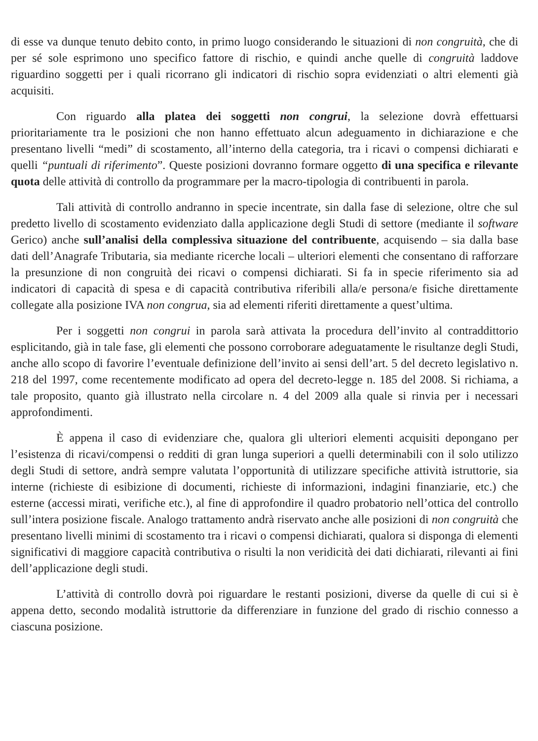di esse va dunque tenuto debito conto, in primo luogo considerando le situazioni di non congruità, che di per sé sole esprimono uno specifico fattore di rischio, e quindi anche quelle di congruità laddove riguardino soggetti per i quali ricorrano gli indicatori di rischio sopra evidenziati o altri elementi già acquisiti.
Con riguardo alla platea dei soggetti non congrui, la selezione dovrà effettuarsi prioritariamente tra le posizioni che non hanno effettuato alcun adeguamento in dichiarazione e che presentano livelli “medi” di scostamento, all’interno della categoria, tra i ricavi o compensi dichiarati e quelli “puntuali di riferimento”. Queste posizioni dovranno formare oggetto di una specifica e rilevante quota delle attività di controllo da programmare per la macro-tipologia di contribuenti in parola.
Tali attività di controllo andranno in specie incentrate, sin dalla fase di selezione, oltre che sul predetto livello di scostamento evidenziato dalla applicazione degli Studi di settore (mediante il software Gerico) anche sull’analisi della complessiva situazione del contribuente, acquisendo – sia dalla base dati dell’Anagrafe Tributaria, sia mediante ricerche locali – ulteriori elementi che consentano di rafforzare la presunzione di non congruità dei ricavi o compensi dichiarati. Si fa in specie riferimento sia ad indicatori di capacità di spesa e di capacità contributiva riferibili alla/e persona/e fisiche direttamente collegate alla posizione IVA non congrua, sia ad elementi riferiti direttamente a quest’ultima.
Per i soggetti non congrui in parola sarà attivata la procedura dell’invito al contraddittorio esplicitando, già in tale fase, gli elementi che possono corroborare adeguatamente le risultanze degli Studi, anche allo scopo di favorire l’eventuale definizione dell’invito ai sensi dell’art. 5 del decreto legislativo n. 218 del 1997, come recentemente modificato ad opera del decreto-legge n. 185 del 2008. Si richiama, a tale proposito, quanto già illustrato nella circolare n. 4 del 2009 alla quale si rinvia per i necessari approfondimenti.
È appena il caso di evidenziare che, qualora gli ulteriori elementi acquisiti depongano per l’esistenza di ricavi/compensi o redditi di gran lunga superiori a quelli determinabili con il solo utilizzo degli Studi di settore, andrà sempre valutata l’opportunità di utilizzare specifiche attività istruttorie, sia interne (richieste di esibizione di documenti, richieste di informazioni, indagini finanziarie, etc.) che esterne (accessi mirati, verifiche etc.), al fine di approfondire il quadro probatorio nell’ottica del controllo sull’intera posizione fiscale. Analogo trattamento andrà riservato anche alle posizioni di non congruità che presentano livelli minimi di scostamento tra i ricavi o compensi dichiarati, qualora si disponga di elementi significativi di maggiore capacità contributiva o risulti la non veridicità dei dati dichiarati, rilevanti ai fini dell’applicazione degli studi.
L’attività di controllo dovrà poi riguardare le restanti posizioni, diverse da quelle di cui si è appena detto, secondo modalità istruttorie da differenziare in funzione del grado di rischio connesso a ciascuna posizione.